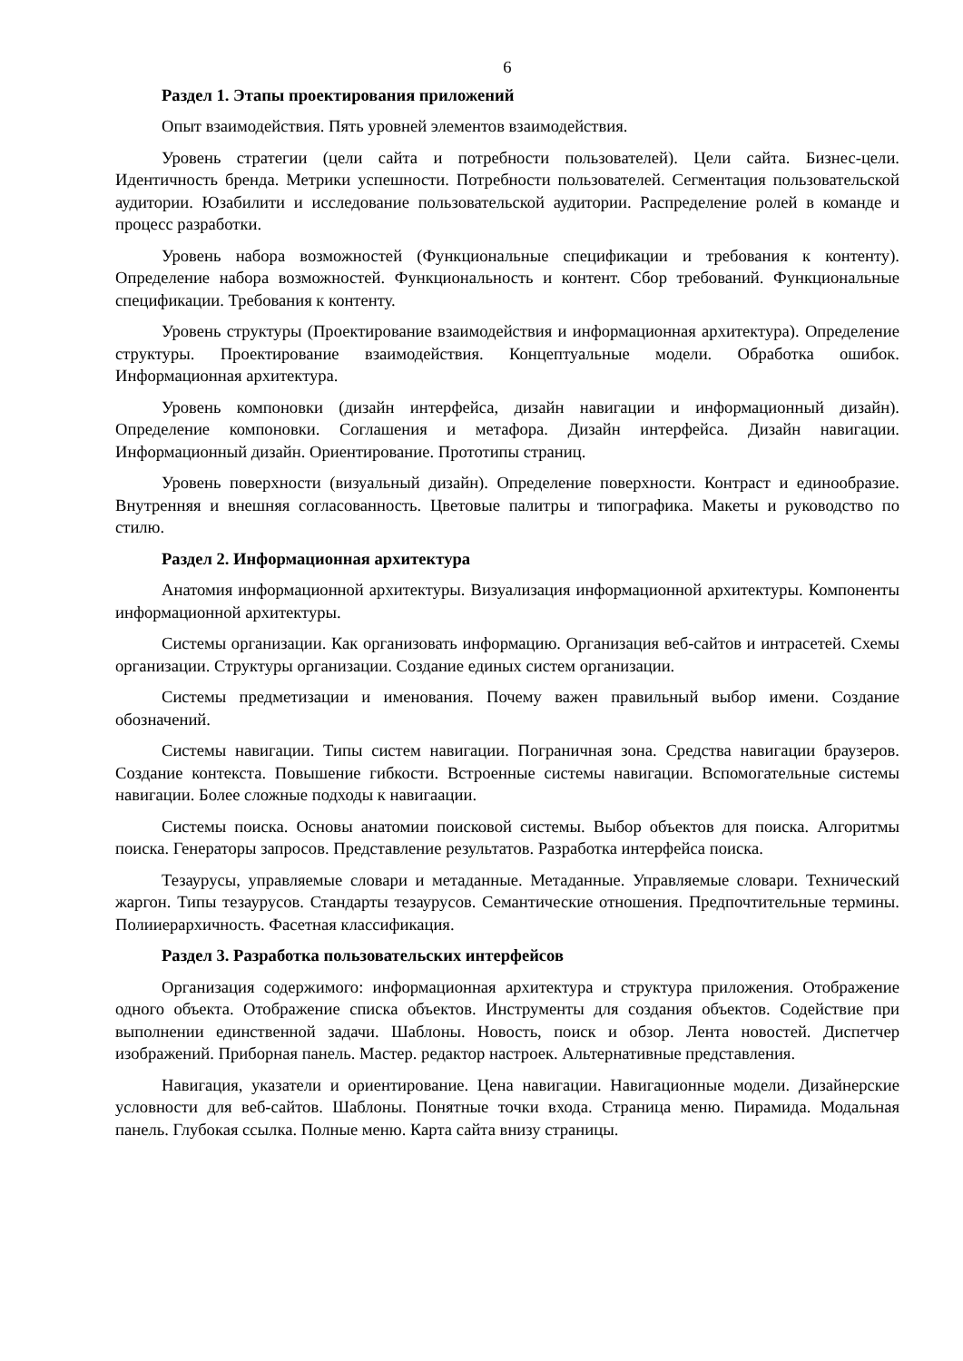6
Раздел 1. Этапы проектирования приложений
Опыт взаимодействия. Пять уровней элементов взаимодействия.
Уровень стратегии (цели сайта и потребности пользователей). Цели сайта. Бизнес-цели. Идентичность бренда. Метрики успешности. Потребности пользователей. Сегментация пользовательской аудитории. Юзабилити и исследование пользовательской аудитории. Распределение ролей в команде и процесс разработки.
Уровень набора возможностей (Функциональные спецификации и требования к контенту). Определение набора возможностей. Функциональность и контент. Сбор требований. Функциональные спецификации. Требования к контенту.
Уровень структуры (Проектирование взаимодействия и информационная архитектура). Определение структуры. Проектирование взаимодействия. Концептуальные модели. Обработка ошибок. Информационная архитектура.
Уровень компоновки (дизайн интерфейса, дизайн навигации и информационный дизайн). Определение компоновки. Соглашения и метафора. Дизайн интерфейса. Дизайн навигации. Информационный дизайн. Ориентирование. Прототипы страниц.
Уровень поверхности (визуальный дизайн). Определение поверхности. Контраст и единообразие. Внутренняя и внешняя согласованность. Цветовые палитры и типографика. Макеты и руководство по стилю.
Раздел 2. Информационная архитектура
Анатомия информационной архитектуры. Визуализация информационной архитектуры. Компоненты информационной архитектуры.
Системы организации. Как организовать информацию. Организация веб-сайтов и интрасетей. Схемы организации. Структуры организации. Создание единых систем организации.
Системы предметизации и именования. Почему важен правильный выбор имени. Создание обозначений.
Системы навигации. Типы систем навигации. Пограничная зона. Средства навигации браузеров. Создание контекста. Повышение гибкости. Встроенные системы навигации. Вспомогательные системы навигации. Более сложные подходы к навигаации.
Системы поиска. Основы анатомии поисковой системы. Выбор объектов для поиска. Алгоритмы поиска. Генераторы запросов. Представление результатов. Разработка интерфейса поиска.
Тезаурусы, управляемые словари и метаданные. Метаданные. Управляемые словари. Технический жаргон. Типы тезаурусов. Стандарты тезаурусов. Семантические отношения. Предпочтительные термины. Полииерархичность. Фасетная классификация.
Раздел 3. Разработка пользовательских интерфейсов
Организация содержимого: информационная архитектура и структура приложения. Отображение одного объекта. Отображение списка объектов. Инструменты для создания объектов. Содействие при выполнении единственной задачи. Шаблоны. Новость, поиск и обзор. Лента новостей. Диспетчер изображений. Приборная панель. Мастер. редактор настроек. Альтернативные представления.
Навигация, указатели и ориентирование. Цена навигации. Навигационные модели. Дизайнерские условности для веб-сайтов. Шаблоны. Понятные точки входа. Страница меню. Пирамида. Модальная панель. Глубокая ссылка. Полные меню. Карта сайта внизу страницы.